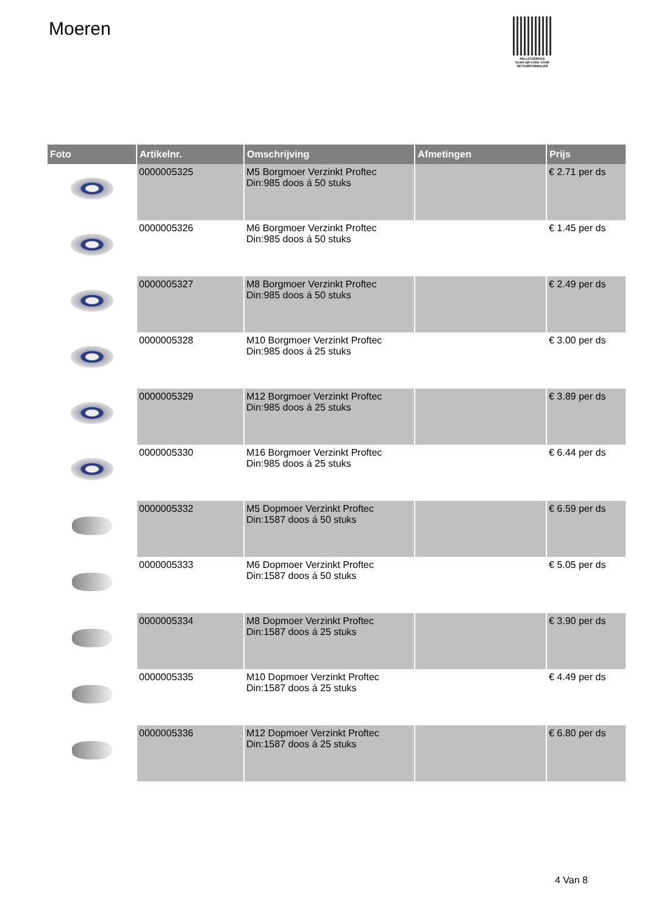Moeren
PALLETSERVICE
SCAN QR-CODE VOOR RETOURFORMULIER
| Foto | Artikelnr. | Omschrijving | Afmetingen | Prijs |
| --- | --- | --- | --- | --- |
| | 0000005325 | M5 Borgmoer Verzinkt Proftec Din:985 doos á 50 stuks | | € 2.71 per ds |
| | 0000005326 | M6 Borgmoer Verzinkt Proftec Din:985 doos á 50 stuks | | € 1.45 per ds |
| | 0000005327 | M8 Borgmoer Verzinkt Proftec Din:985 doos á 50 stuks | | € 2.49 per ds |
| | 0000005328 | M10 Borgmoer Verzinkt Proftec Din:985 doos á 25 stuks | | € 3.00 per ds |
| | 0000005329 | M12 Borgmoer Verzinkt Proftec Din:985 doos á 25 stuks | | € 3.89 per ds |
| | 0000005330 | M16 Borgmoer Verzinkt Proftec Din:985 doos á 25 stuks | | € 6.44 per ds |
| | 0000005332 | M5 Dopmoer Verzinkt Proftec Din:1587 doos á 50 stuks | | € 6.59 per ds |
| | 0000005333 | M6 Dopmoer Verzinkt Proftec Din:1587 doos á 50 stuks | | € 5.05 per ds |
| | 0000005334 | M8 Dopmoer Verzinkt Proftec Din:1587 doos á 25 stuks | | € 3.90 per ds |
| | 0000005335 | M10 Dopmoer Verzinkt Proftec Din:1587 doos á 25 stuks | | € 4.49 per ds |
| | 0000005336 | M12 Dopmoer Verzinkt Proftec Din:1587 doos á 25 stuks | | € 6.80 per ds |
4 Van 8